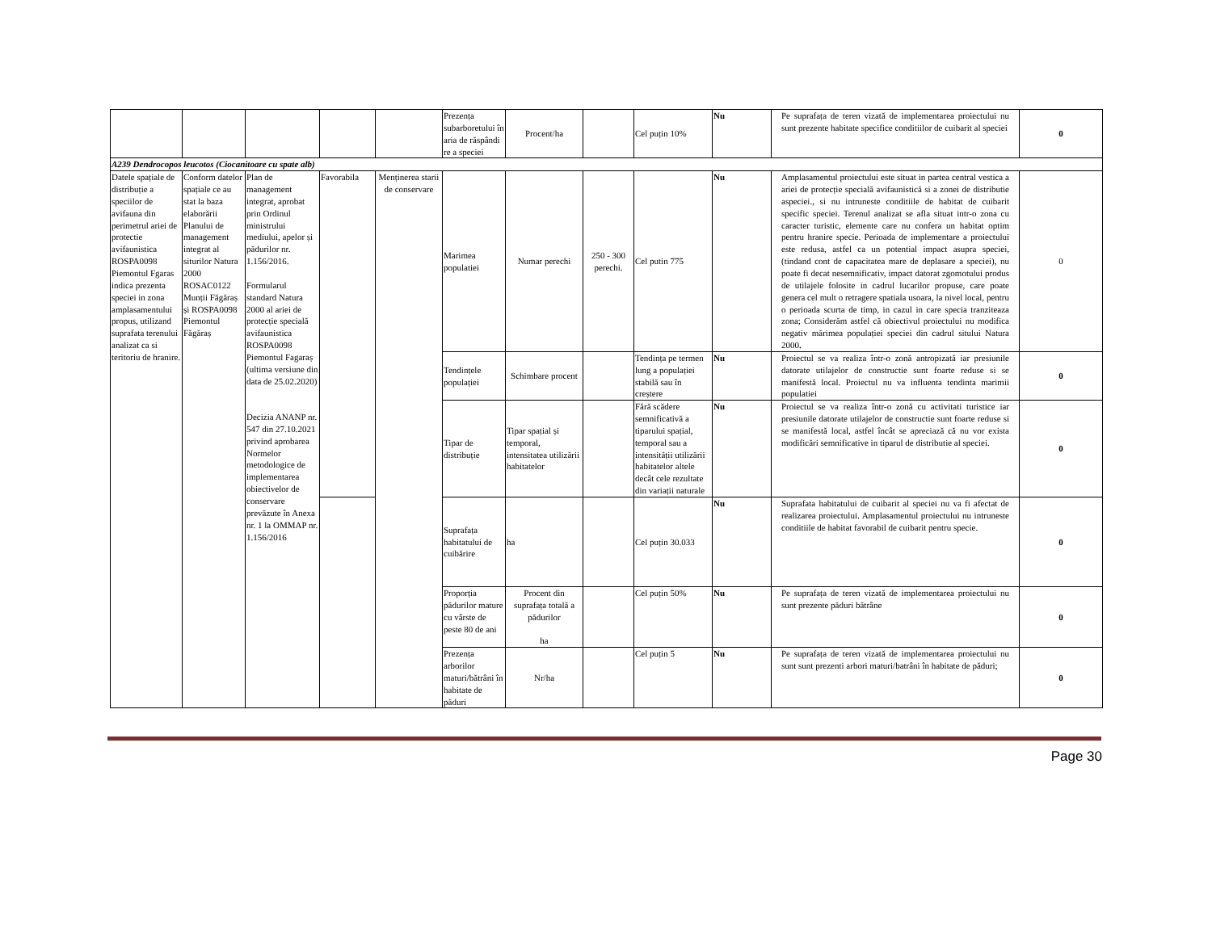| | | | | | Prezența subarboretului în aria de răspândi re a speciei | Procent/ha | | Cel puțin 10% | Nu | Pe suprafața de teren vizată de implementarea proiectului nu sunt prezente habitate specifice conditiilor de cuibarit al speciei | 0 |
| A239 Dendrocopos leucotos (Ciocanitoare cu spate alb) | | | | | | | | | | | |
| Datele spațiale de distribuție a speciilor de avifauna din perimetrul ariei de protectie avifaunistica ROSPA0098 Piemontul Fgaras indica prezenta speciei in zona amplasamentului propus, utilizand suprafata terenului analizat ca si teritoriu de hranire. | Conform datelor spațiale ce au stat la baza elaborării Planului de management integrat al siturilor Natura 2000 ROSAC0122 Munții Făgăraș și ROSPA0098 Piemontul Făgăraș | Plan de management integrat, aprobat prin Ordinul ministrului mediului, apelor și pădurilor nr. 1.156/2016. Formularul standard Natura 2000 al ariei de protecție specială avifaunistica ROSPA0098 Piemontul Fagaraș (ultima versiune din data de 25.02.2020) Decizia ANANP nr. 547 din 27.10.2021 privind aprobarea Normelor metodologice de implementarea obiectivelor de conservare prevăzute în Anexa nr. 1 la OMMAP nr. 1.156/2016 | Favorabila | Menținerea starii de conservare | Marimea populatiei | Numar perechi | 250 - 300 perechi. | Cel putin 775 | Nu | Amplasamentul proiectului este situat in partea central vestica a ariei de protecție specială avifaunistică si a zonei de distributie aspeciei., si nu intruneste conditiile de habitat de cuibarit specific speciei. Terenul analizat se afla situat intr-o zona cu caracter turistic, elemente care nu confera un habitat optim pentru hranire specie. Perioada de implementare a proiectului este redusa, astfel ca un potential impact asupra speciei, (tindand cont de capacitatea mare de deplasare a speciei), nu poate fi decat nesemnificativ, impact datorat zgomotului produs de utilajele folosite in cadrul lucarilor propuse, care poate genera cel mult o retragere spatiala usoara, la nivel local, pentru o perioada scurta de timp, in cazul in care specia tranziteaza zona; Considerăm astfel că obiectivul proiectului nu modifica negativ mărimea populației speciei din cadrul sitului Natura 2000 . | 0 |
| | | | | | Tendințele populației | Schimbare procent | | Tendința pe termen lung a populației stabilă sau în creștere | Nu | Proiectul se va realiza într-o zonă antropizată iar presiunile datorate utilajelor de constructie sunt foarte reduse si se manifestă local. Proiectul nu va influenta tendinta marimii populatiei | 0 |
| | | | | | Tipar de distribuție | Tipar spațial și temporal, intensitatea utilizării habitatelor | | Fără scădere semnificativă a tiparului spațial, temporal sau a intensității utilizării habitatelor altele decât cele rezultate din variații naturale | Nu | Proiectul se va realiza într-o zonă cu activitati turistice iar presiunile datorate utilajelor de constructie sunt foarte reduse si se manifestă local, astfel încât se apreciază că nu vor exista modificări semnificative in tiparul de distributie al speciei. | 0 |
| | | | | | Suprafața habitatului de cuibărire | ha | | Cel puțin 30.033 | Nu | Suprafata habitatului de cuibarit al speciei nu va fi afectat de realizarea proiectului. Amplasamentul proiectului nu intruneste conditiile de habitat favorabil de cuibarit pentru specie. | 0 |
| | | | | | Proporția pădurilor mature cu vârste de peste 80 de ani | Procent din suprafața totală a pădurilor ha | | Cel puțin 50% | Nu | Pe suprafața de teren vizată de implementarea proiectului nu sunt prezente păduri bătrâne | 0 |
| | | | | | Prezența arborilor maturi/bătrâni în habitate de păduri | Nr/ha | | Cel puțin 5 | Nu | Pe suprafața de teren vizată de implementarea proiectului nu sunt sunt prezenti arbori maturi/batrâni în habitate de păduri; | 0 |
Page 30